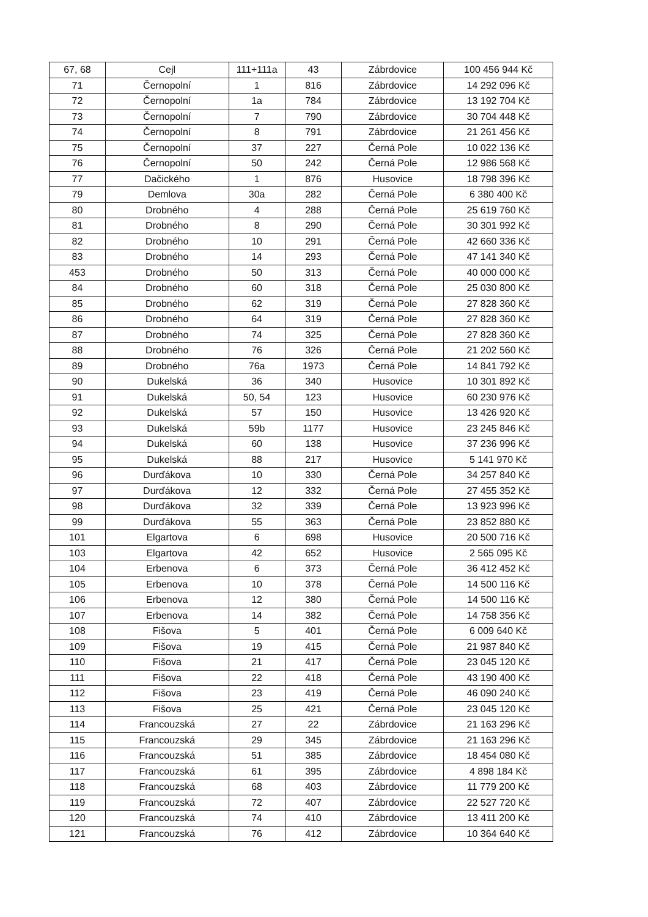| 67, 68 | Cejl | 111+111a | 43 | Zábrdovice | 100 456 944 Kč |
| 71 | Černopolní | 1 | 816 | Zábrdovice | 14 292 096 Kč |
| 72 | Černopolní | 1a | 784 | Zábrdovice | 13 192 704 Kč |
| 73 | Černopolní | 7 | 790 | Zábrdovice | 30 704 448 Kč |
| 74 | Černopolní | 8 | 791 | Zábrdovice | 21 261 456 Kč |
| 75 | Černopolní | 37 | 227 | Černá Pole | 10 022 136 Kč |
| 76 | Černopolní | 50 | 242 | Černá Pole | 12 986 568 Kč |
| 77 | Dačického | 1 | 876 | Husovice | 18 798 396 Kč |
| 79 | Demlova | 30a | 282 | Černá Pole | 6 380 400 Kč |
| 80 | Drobného | 4 | 288 | Černá Pole | 25 619 760 Kč |
| 81 | Drobného | 8 | 290 | Černá Pole | 30 301 992 Kč |
| 82 | Drobného | 10 | 291 | Černá Pole | 42 660 336 Kč |
| 83 | Drobného | 14 | 293 | Černá Pole | 47 141 340 Kč |
| 453 | Drobného | 50 | 313 | Černá Pole | 40 000 000 Kč |
| 84 | Drobného | 60 | 318 | Černá Pole | 25 030 800 Kč |
| 85 | Drobného | 62 | 319 | Černá Pole | 27 828 360 Kč |
| 86 | Drobného | 64 | 319 | Černá Pole | 27 828 360 Kč |
| 87 | Drobného | 74 | 325 | Černá Pole | 27 828 360 Kč |
| 88 | Drobného | 76 | 326 | Černá Pole | 21 202 560 Kč |
| 89 | Drobného | 76a | 1973 | Černá Pole | 14 841 792 Kč |
| 90 | Dukelská | 36 | 340 | Husovice | 10 301 892 Kč |
| 91 | Dukelská | 50, 54 | 123 | Husovice | 60 230 976 Kč |
| 92 | Dukelská | 57 | 150 | Husovice | 13 426 920 Kč |
| 93 | Dukelská | 59b | 1177 | Husovice | 23 245 846 Kč |
| 94 | Dukelská | 60 | 138 | Husovice | 37 236 996 Kč |
| 95 | Dukelská | 88 | 217 | Husovice | 5 141 970 Kč |
| 96 | Durďákova | 10 | 330 | Černá Pole | 34 257 840 Kč |
| 97 | Durďákova | 12 | 332 | Černá Pole | 27 455 352 Kč |
| 98 | Durďákova | 32 | 339 | Černá Pole | 13 923 996 Kč |
| 99 | Durďákova | 55 | 363 | Černá Pole | 23 852 880 Kč |
| 101 | Elgartova | 6 | 698 | Husovice | 20 500 716 Kč |
| 103 | Elgartova | 42 | 652 | Husovice | 2 565 095 Kč |
| 104 | Erbenova | 6 | 373 | Černá Pole | 36 412 452 Kč |
| 105 | Erbenova | 10 | 378 | Černá Pole | 14 500 116 Kč |
| 106 | Erbenova | 12 | 380 | Černá Pole | 14 500 116 Kč |
| 107 | Erbenova | 14 | 382 | Černá Pole | 14 758 356 Kč |
| 108 | Fišova | 5 | 401 | Černá Pole | 6 009 640 Kč |
| 109 | Fišova | 19 | 415 | Černá Pole | 21 987 840 Kč |
| 110 | Fišova | 21 | 417 | Černá Pole | 23 045 120 Kč |
| 111 | Fišova | 22 | 418 | Černá Pole | 43 190 400 Kč |
| 112 | Fišova | 23 | 419 | Černá Pole | 46 090 240 Kč |
| 113 | Fišova | 25 | 421 | Černá Pole | 23 045 120 Kč |
| 114 | Francouzská | 27 | 22 | Zábrdovice | 21 163 296 Kč |
| 115 | Francouzská | 29 | 345 | Zábrdovice | 21 163 296 Kč |
| 116 | Francouzská | 51 | 385 | Zábrdovice | 18 454 080 Kč |
| 117 | Francouzská | 61 | 395 | Zábrdovice | 4 898 184 Kč |
| 118 | Francouzská | 68 | 403 | Zábrdovice | 11 779 200 Kč |
| 119 | Francouzská | 72 | 407 | Zábrdovice | 22 527 720 Kč |
| 120 | Francouzská | 74 | 410 | Zábrdovice | 13 411 200 Kč |
| 121 | Francouzská | 76 | 412 | Zábrdovice | 10 364 640 Kč |